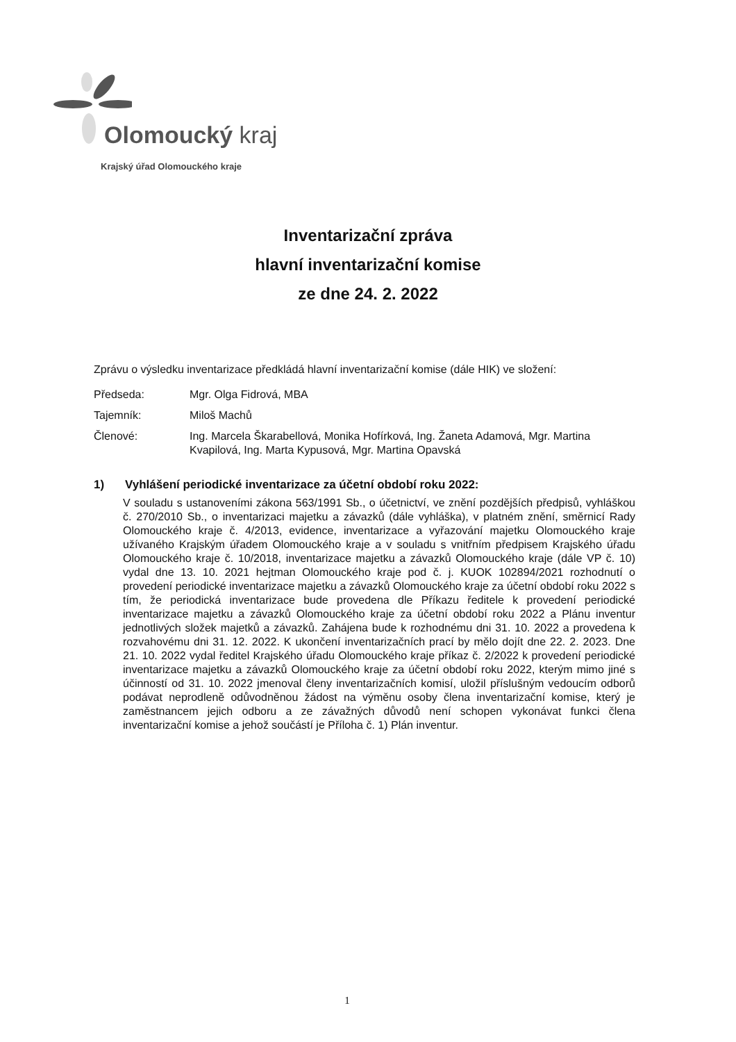Olomoucký kraj
Krajský úřad Olomouckého kraje
Inventarizační zpráva
hlavní inventarizační komise
ze dne 24. 2. 2022
Zprávu o výsledku inventarizace předkládá hlavní inventarizační komise (dále HIK) ve složení:
Předseda: Mgr. Olga Fidrová, MBA
Tajemník: Miloš Machů
Členové: Ing. Marcela Škarabellová, Monika Hofírková, Ing. Žaneta Adamová, Mgr. Martina Kvapilová, Ing. Marta Kypusová, Mgr. Martina Opavská
1) Vyhlášení periodické inventarizace za účetní období roku 2022:
V souladu s ustanoveními zákona 563/1991 Sb., o účetnictví, ve znění pozdějších předpisů, vyhláškou č. 270/2010 Sb., o inventarizaci majetku a závazků (dále vyhláška), v platném znění, směrnicí Rady Olomouckého kraje č. 4/2013, evidence, inventarizace a vyřazování majetku Olomouckého kraje užívaného Krajským úřadem Olomouckého kraje a v souladu s vnitřním předpisem Krajského úřadu Olomouckého kraje č. 10/2018, inventarizace majetku a závazků Olomouckého kraje (dále VP č. 10) vydal dne 13. 10. 2021 hejtman Olomouckého kraje pod č. j. KUOK 102894/2021 rozhodnutí o provedení periodické inventarizace majetku a závazků Olomouckého kraje za účetní období roku 2022 s tím, že periodická inventarizace bude provedena dle Příkazu ředitele k provedení periodické inventarizace majetku a závazků Olomouckého kraje za účetní období roku 2022 a Plánu inventur jednotlivých složek majetků a závazků. Zahájena bude k rozhodnému dni 31. 10. 2022 a provedena k rozvahovému dni 31. 12. 2022. K ukončení inventarizačních prací by mělo dojít dne 22. 2. 2023. Dne 21. 10. 2022 vydal ředitel Krajského úřadu Olomouckého kraje příkaz č. 2/2022 k provedení periodické inventarizace majetku a závazků Olomouckého kraje za účetní období roku 2022, kterým mimo jiné s účinností od 31. 10. 2022 jmenoval členy inventarizačních komisí, uložil příslušným vedoucím odborů podávat neprodleně odůvodněnou žádost na výměnu osoby člena inventarizační komise, který je zaměstnancem jejich odboru a ze závažných důvodů není schopen vykonávat funkci člena inventarizační komise a jehož součástí je Příloha č. 1) Plán inventur.
1